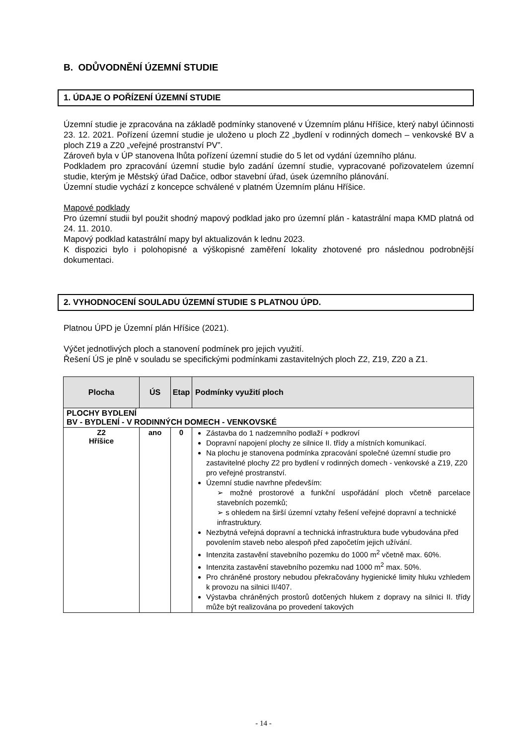B. ODŮVODNĚNÍ ÚZEMNÍ STUDIE
1. ÚDAJE O POŘÍZENÍ ÚZEMNÍ STUDIE
Územní studie je zpracována na základě podmínky stanovené v Územním plánu Hříšice, který nabyl účinnosti 23. 12. 2021. Pořízení územní studie je uloženo u ploch Z2 „bydlení v rodinných domech – venkovské BV a ploch Z19 a Z20 „veřejné prostranství PV”.
Zároveň byla v ÚP stanovena lhůta pořízení územní studie do 5 let od vydání územního plánu.
Podkladem pro zpracování územní studie bylo zadání územní studie, vypracované pořizovatelem územní studie, kterým je Městský úřad Dačice, odbor stavební úřad, úsek územního plánování.
Územní studie vychází z koncepce schválené v platném Územním plánu Hříšice.
Mapové podklady
Pro územní studii byl použit shodný mapový podklad jako pro územní plán - katastrální mapa KMD platná od 24. 11. 2010.
Mapový podklad katastrální mapy byl aktualizován k lednu 2023.
K dispozici bylo i polohopisné a výškopisné zaměření lokality zhotovené pro následnou podrobnější dokumentaci.
2. VYHODNOCENÍ SOULADU ÚZEMNÍ STUDIE S PLATNOU ÚPD.
Platnou ÚPD je Územní plán Hříšice (2021).
Výčet jednotlivých ploch a stanovení podmínek pro jejich využití.
Řešení ÚS je plně v souladu se specifickými podmínkami zastavitelných ploch Z2, Z19, Z20 a Z1.
| Plocha | ÚS | Etap | Podmínky využití ploch |
| --- | --- | --- | --- |
| PLOCHY BYDLENÍ BV - BYDLENÍ - V RODINNÝCH DOMECH - VENKOVSKÉ | | | |
| Z2 Hříšice | ano | 0 | Zástavba do 1 nadzemního podlaží + podkroví Dopravní napojení plochy ze silnice II. třídy a místních komunikací. Na plochu je stanovena podmínka zpracování společné územní studie pro zastavitelné plochy Z2 pro bydlení v rodinných domech - venkovské a Z19, Z20 pro veřejné prostranství. Územní studie navrhne především: ➢ možné prostorové a funkční uspořádání ploch včetně parcelace stavebních pozemků; ➢ s ohledem na širší územní vztahy řešení veřejné dopravní a technické infrastruktury. Nezbytná veřejná dopravní a technická infrastruktura bude vybudována před povolením staveb nebo alespoň před započetím jejich užívání. Intenzita zastavění stavebního pozemku do 1000 m<sup>2</sup> včetně max. 60%. Intenzita zastavění stavebního pozemku nad 1000 m<sup>2</sup> max. 50%. Pro chráněné prostory nebudou překračovány hygienické limity hluku vzhledem k provozu na silnici II/407. Výstavba chráněných prostorů dotčených hlukem z dopravy na silnici II. třídy může být realizována po provedení takových |
- 14 -